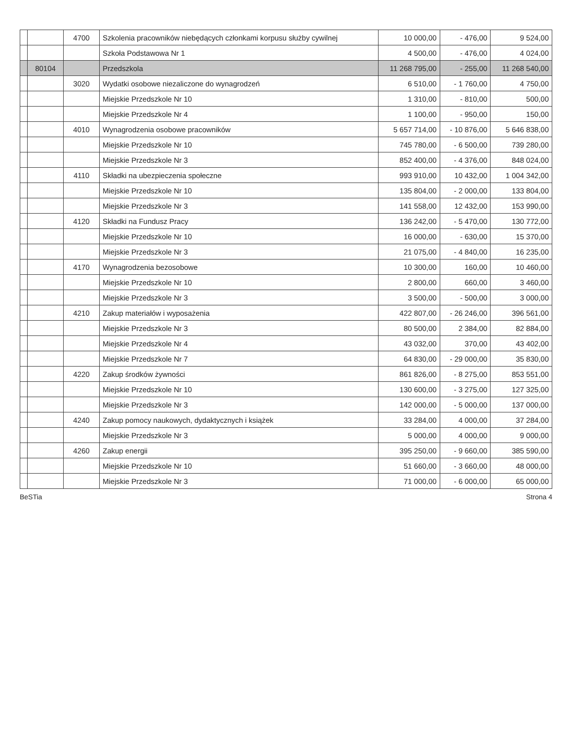| | | 4700 | Szkolenia pracowników niebędących członkami korpusu służby cywilnej | 10 000,00 | - 476,00 | 9 524,00 |
| | | | Szkoła Podstawowa Nr 1 | 4 500,00 | - 476,00 | 4 024,00 |
| | 80104 | | Przedszkola | 11 268 795,00 | - 255,00 | 11 268 540,00 |
| | | 3020 | Wydatki osobowe niezaliczone do wynagrodzeń | 6 510,00 | - 1 760,00 | 4 750,00 |
| | | | Miejskie Przedszkole Nr 10 | 1 310,00 | - 810,00 | 500,00 |
| | | | Miejskie Przedszkole Nr 4 | 1 100,00 | - 950,00 | 150,00 |
| | | 4010 | Wynagrodzenia osobowe pracowników | 5 657 714,00 | - 10 876,00 | 5 646 838,00 |
| | | | Miejskie Przedszkole Nr 10 | 745 780,00 | - 6 500,00 | 739 280,00 |
| | | | Miejskie Przedszkole Nr 3 | 852 400,00 | - 4 376,00 | 848 024,00 |
| | | 4110 | Składki na ubezpieczenia społeczne | 993 910,00 | 10 432,00 | 1 004 342,00 |
| | | | Miejskie Przedszkole Nr 10 | 135 804,00 | - 2 000,00 | 133 804,00 |
| | | | Miejskie Przedszkole Nr 3 | 141 558,00 | 12 432,00 | 153 990,00 |
| | | 4120 | Składki na Fundusz Pracy | 136 242,00 | - 5 470,00 | 130 772,00 |
| | | | Miejskie Przedszkole Nr 10 | 16 000,00 | - 630,00 | 15 370,00 |
| | | | Miejskie Przedszkole Nr 3 | 21 075,00 | - 4 840,00 | 16 235,00 |
| | | 4170 | Wynagrodzenia bezosobowe | 10 300,00 | 160,00 | 10 460,00 |
| | | | Miejskie Przedszkole Nr 10 | 2 800,00 | 660,00 | 3 460,00 |
| | | | Miejskie Przedszkole Nr 3 | 3 500,00 | - 500,00 | 3 000,00 |
| | | 4210 | Zakup materiałów i wyposażenia | 422 807,00 | - 26 246,00 | 396 561,00 |
| | | | Miejskie Przedszkole Nr 3 | 80 500,00 | 2 384,00 | 82 884,00 |
| | | | Miejskie Przedszkole Nr 4 | 43 032,00 | 370,00 | 43 402,00 |
| | | | Miejskie Przedszkole Nr 7 | 64 830,00 | - 29 000,00 | 35 830,00 |
| | | 4220 | Zakup środków żywności | 861 826,00 | - 8 275,00 | 853 551,00 |
| | | | Miejskie Przedszkole Nr 10 | 130 600,00 | - 3 275,00 | 127 325,00 |
| | | | Miejskie Przedszkole Nr 3 | 142 000,00 | - 5 000,00 | 137 000,00 |
| | | 4240 | Zakup pomocy naukowych, dydaktycznych i książek | 33 284,00 | 4 000,00 | 37 284,00 |
| | | | Miejskie Przedszkole Nr 3 | 5 000,00 | 4 000,00 | 9 000,00 |
| | | 4260 | Zakup energii | 395 250,00 | - 9 660,00 | 385 590,00 |
| | | | Miejskie Przedszkole Nr 10 | 51 660,00 | - 3 660,00 | 48 000,00 |
| | | | Miejskie Przedszkole Nr 3 | 71 000,00 | - 6 000,00 | 65 000,00 |
BeSTia Strona 4